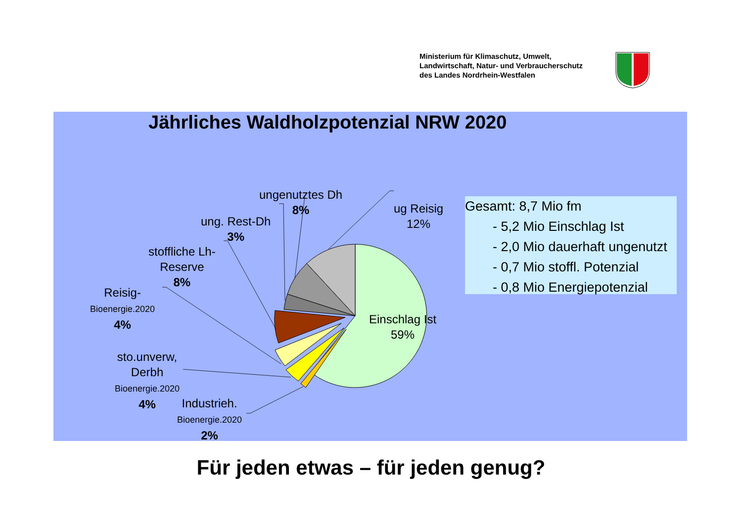Ministerium für Klimaschutz, Umwelt,
Landwirtschaft, Natur- und Verbraucherschutz
des Landes Nordrhein-Westfalen
Jährliches Waldholzpotenzial NRW 2020
ungenutztes Dh
8%
ug Reisig
12%
ung. Rest-Dh
3%
stoffliche Lh-
Reserve
8%
Reisig-
Bioenergie.2020
4%
sto.unverw,
Derbh
Bioenergie.2020
4%
Industrieh.
Bioenergie.2020
2%
Einschlag Ist
59%
Gesamt: 8,7 Mio fm
- 5,2 Mio Einschlag Ist
- 2,0 Mio dauerhaft ungenutzt
- 0,7 Mio stoffl. Potenzial
- 0,8 Mio Energiepotenzial
Für jeden etwas – für jeden genug?